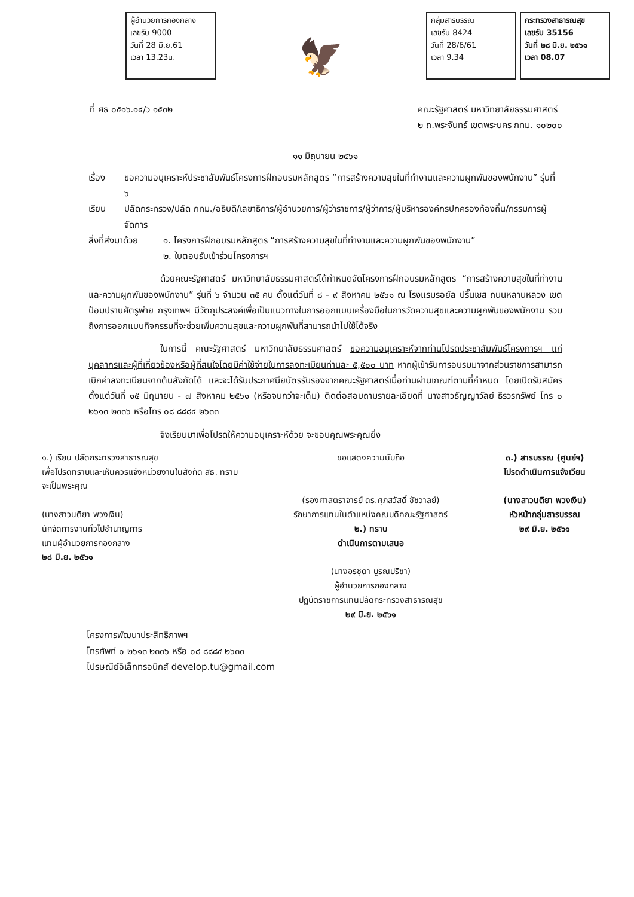ผู้อำนวยการกองกลาง
เลขรับ 9000
วันที่ 28 มิ.ย.61
เวลา 13.23น.
🦅
กลุ่มสารบรรณ
เลขรับ 8424
วันที่ 28/6/61
เวลา 9.34
กระทรวงสาธารณสุข
เลขรับ 35156
วันที่ ๒๘ มิ.ย. ๒๕๖๑
เวลา 08.07
ที่ ศธ ๐๕๑๖.๑๔/ว ๑๕๓๒ คณะรัฐศาสตร์ มหาวิทยาลัยธรรมศาสตร์
๒ ถ.พระจันทร์ เขตพระนคร กทม. ๑๐๒๐๐
๑๑ มิถุนายน ๒๕๖๑
เรื่อง ขอความอนุเคราะห์ประชาสัมพันธ์โครงการฝึกอบรมหลักสูตร “การสร้างความสุขในที่ทำงานและความผูกพันของพนักงาน” รุ่นที่ ๖
เรียน ปลัดกระทรวง/ปลัด กทม./อธิบดี/เลขาธิการ/ผู้อำนวยการ/ผู้ว่าราชการ/ผู้ว่าการ/ผู้บริหารองค์กรปกครองท้องถิ่น/กรรมการผู้จัดการ
สิ่งที่ส่งมาด้วย ๑. โครงการฝึกอบรมหลักสูตร “การสร้างความสุขในที่ทำงานและความผูกพันของพนักงาน”
๒. ใบตอบรับเข้าร่วมโครงการฯ
ด้วยคณะรัฐศาสตร์ มหาวิทยาลัยธรรมศาสตร์ได้กำหนดจัดโครงการฝึกอบรมหลักสูตร “การสร้างความสุขในที่ทำงานและความผูกพันของพนักงาน” รุ่นที่ ๖ จำนวน ๓๕ คน ตั้งแต่วันที่ ๘ – ๙ สิงหาคม ๒๕๖๑ ณ โรงแรมรอยัล ปริ๊นเซส ถนนหลานหลวง เขตป้อมปราบศัตรูพ่าย กรุงเทพฯ มีวัตถุประสงค์เพื่อเป็นแนวทางในการออกแบบเครื่องมือในการวัดความสุขและความผูกพันของพนักงาน รวมถึงการออกแบบกิจกรรมที่จะช่วยเพิ่มความสุขและความผูกพันที่สามารถนำไปใช้ได้จริง
ในการนี้ คณะรัฐศาสตร์ มหาวิทยาลัยธรรมศาสตร์ ขอความอนุเคราะห์จากท่านโปรดประชาสัมพันธ์โครงการฯ แก่บุคลากรและผู้ที่เกี่ยวข้องหรือผู้ที่สนใจโดยมีค่าใช้จ่ายในการลงทะเบียนท่านละ ๕,๕๐๐ บาท หากผู้เข้ารับการอบรมมาจากส่วนราชการสามารถเบิกค่าลงทะเบียนจากต้นสังกัดได้ และจะได้รับประกาศนียบัตรรับรองจากคณะรัฐศาสตร์เมื่อท่านผ่านเกณฑ์ตามที่กำหนด โดยเปิดรับสมัคร ตั้งแต่วันที่ ๑๕ มิถุนายน - ๗ สิงหาคม ๒๕๖๑ (หรือจนกว่าจะเต็ม) ติดต่อสอบถามรายละเอียดที่ นางสาวธัญญาวัลย์ ธีรวรทรัพย์ โทร ๐ ๒๖๑๓ ๒๓๓๖ หรือโทร ๐๘ ๘๘๘๔ ๒๖๓๓
จึงเรียนมาเพื่อโปรดให้ความอนุเคราะห์ด้วย จะขอบคุณพระคุณยิ่ง
๑.) เรียน ปลัดกระทรวงสาธารณสุข
เพื่อโปรดทราบและเห็นควรแจ้งหน่วยงานในสังกัด สธ. ทราบ
จะเป็นพระคุณ
(นางสาวนติยา พวงเงิน)
นักจัดการงานทั่วไปชำนาญการ
แทนผู้อำนวยการกองกลาง
๒๘ มิ.ย. ๒๕๖๑
ขอแสดงความนับถือ
(รองศาสตราจารย์ ดร.ศุภสวัสดิ์ ชัชวาลย์)
รักษาการแทนในตำแหน่งคณบดีคณะรัฐศาสตร์
๒.) ทราบ
ดำเนินการตามเสนอ
(นางอรชุดา บูรณปรีชา)
ผู้อำนวยการกองกลาง
ปฏิบัติราชการแทนปลัดกระทรวงสาธารณสุข
๒๙ มิ.ย. ๒๕๖๑
๓.) สารบรรณ (ศูนย์ฯ)
โปรดดำเนินการแจ้งเวียน
(นางสาวนติยา พวงเงิน)
หัวหน้ากลุ่มสารบรรณ
๒๙ มิ.ย. ๒๕๖๑
โครงการพัฒนาประสิทธิภาพฯ
โทรศัพท์ ๐ ๒๖๑๓ ๒๓๓๖ หรือ ๐๘ ๘๘๘๔ ๒๖๓๓
ไปรษณีย์อิเล็กทรอนิกส์ develop.tu@gmail.com